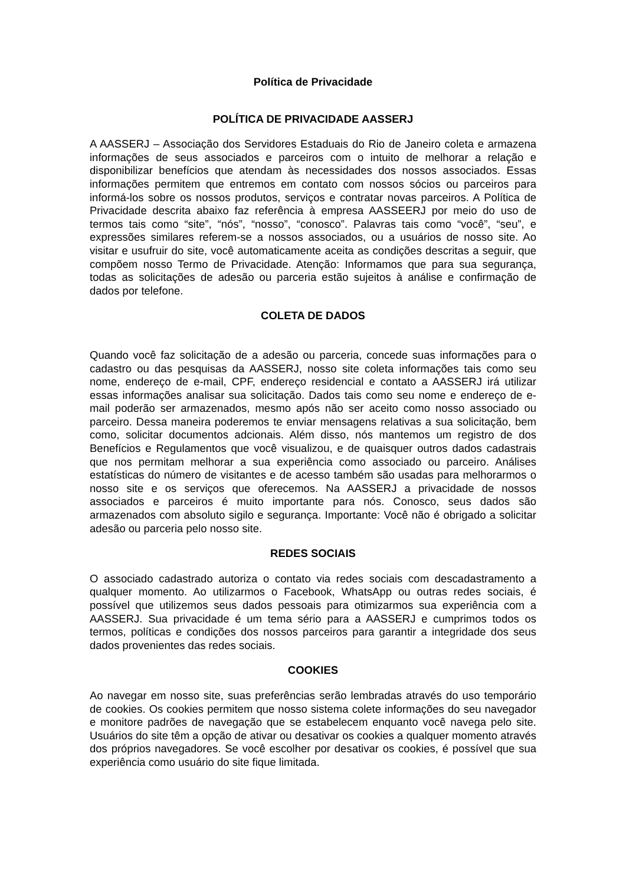Política de Privacidade
POLÍTICA DE PRIVACIDADE AASSERJ
A AASSERJ – Associação dos Servidores Estaduais do Rio de Janeiro coleta e armazena informações de seus associados e parceiros com o intuito de melhorar a relação e disponibilizar benefícios que atendam às necessidades dos nossos associados. Essas informações permitem que entremos em contato com nossos sócios ou parceiros para informá-los sobre os nossos produtos, serviços e contratar novas parceiros. A Política de Privacidade descrita abaixo faz referência à empresa AASSEERJ por meio do uso de termos tais como “site”, “nós”, “nosso”, “conosco”. Palavras tais como “você”, “seu”, e expressões similares referem-se a nossos associados, ou a usuários de nosso site. Ao visitar e usufruir do site, você automaticamente aceita as condições descritas a seguir, que compõem nosso Termo de Privacidade. Atenção: Informamos que para sua segurança, todas as solicitações de adesão ou parceria estão sujeitos à análise e confirmação de dados por telefone.
COLETA DE DADOS
Quando você faz solicitação de a adesão ou parceria, concede suas informações para o cadastro ou das pesquisas da AASSERJ, nosso site coleta informações tais como seu nome, endereço de e-mail, CPF, endereço residencial e contato a AASSERJ irá utilizar essas informações analisar sua solicitação. Dados tais como seu nome e endereço de e-mail poderão ser armazenados, mesmo após não ser aceito como nosso associado ou parceiro. Dessa maneira poderemos te enviar mensagens relativas a sua solicitação, bem como, solicitar documentos adcionais. Além disso, nós mantemos um registro de dos Benefícios e Regulamentos que você visualizou, e de quaisquer outros dados cadastrais que nos permitam melhorar a sua experiência como associado ou parceiro. Análises estatísticas do número de visitantes e de acesso também são usadas para melhorarmos o nosso site e os serviços que oferecemos. Na AASSERJ a privacidade de nossos associados e parceiros é muito importante para nós. Conosco, seus dados são armazenados com absoluto sigilo e segurança. Importante: Você não é obrigado a solicitar adesão ou parceria pelo nosso site.
REDES SOCIAIS
O associado cadastrado autoriza o contato via redes sociais com descadastramento a qualquer momento. Ao utilizarmos o Facebook, WhatsApp ou outras redes sociais, é possível que utilizemos seus dados pessoais para otimizarmos sua experiência com a AASSERJ. Sua privacidade é um tema sério para a AASSERJ e cumprimos todos os termos, políticas e condições dos nossos parceiros para garantir a integridade dos seus dados provenientes das redes sociais.
COOKIES
Ao navegar em nosso site, suas preferências serão lembradas através do uso temporário de cookies. Os cookies permitem que nosso sistema colete informações do seu navegador e monitore padrões de navegação que se estabelecem enquanto você navega pelo site. Usuários do site têm a opção de ativar ou desativar os cookies a qualquer momento através dos próprios navegadores. Se você escolher por desativar os cookies, é possível que sua experiência como usuário do site fique limitada.